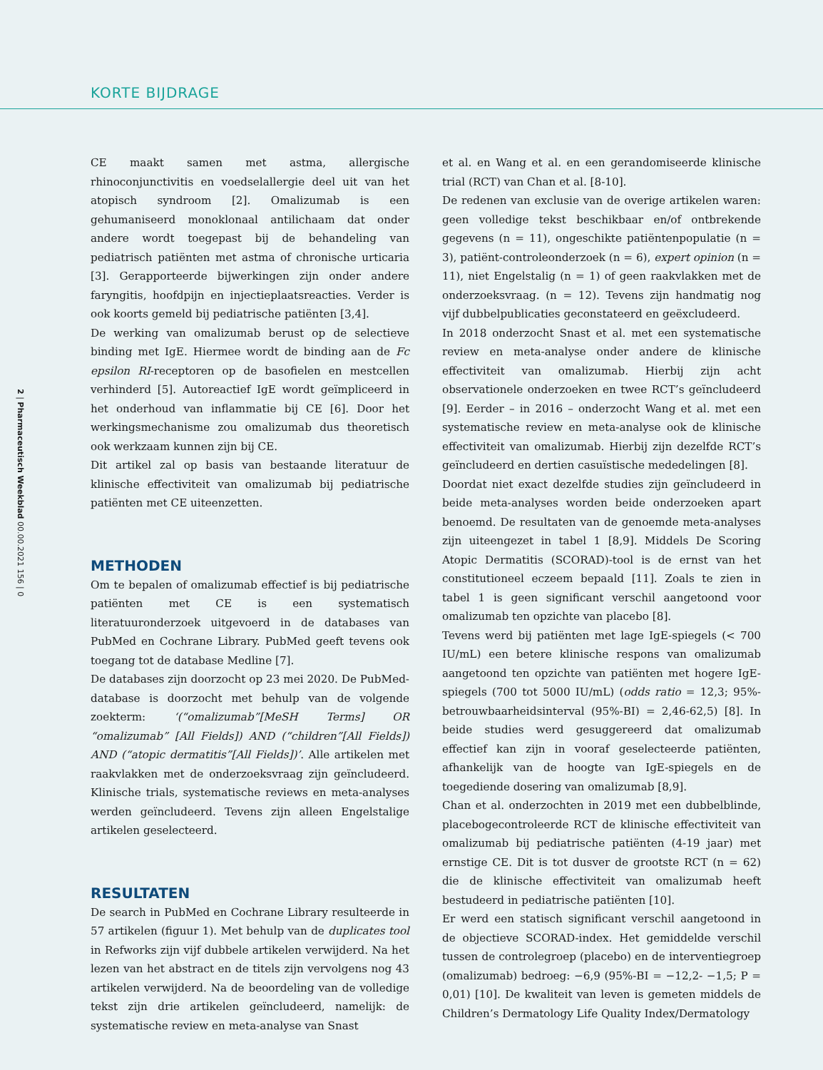KORTE BIJDRAGE
2 | Pharmaceutisch Weekblad 00.00.2021 156 | 0
CE maakt samen met astma, allergische rhinoconjunctivitis en voedselallergie deel uit van het atopisch syndroom [2]. Omalizumab is een gehumaniseerd monoklonaal antilichaam dat onder andere wordt toegepast bij de behandeling van pediatrisch patiënten met astma of chronische urticaria [3]. Gerapporteerde bijwerkingen zijn onder andere faryngitis, hoofdpijn en injectieplaatsreacties. Verder is ook koorts gemeld bij pediatrische patiënten [3,4].
De werking van omalizumab berust op de selectieve binding met IgE. Hiermee wordt de binding aan de Fc epsilon RI-receptoren op de basofielen en mestcellen verhinderd [5]. Autoreactief IgE wordt geïmpliceerd in het onderhoud van inflammatie bij CE [6]. Door het werkingsmechanisme zou omalizumab dus theoretisch ook werkzaam kunnen zijn bij CE.
Dit artikel zal op basis van bestaande literatuur de klinische effectiviteit van omalizumab bij pediatrische patiënten met CE uiteenzetten.
METHODEN
Om te bepalen of omalizumab effectief is bij pediatrische patiënten met CE is een systematisch literatuuronderzoek uitgevoerd in de databases van PubMed en Cochrane Library. PubMed geeft tevens ook toegang tot de database Medline [7].
De databases zijn doorzocht op 23 mei 2020. De PubMed-database is doorzocht met behulp van de volgende zoekterm: ‘(“omalizumab”[MeSH Terms] OR “omalizumab” [All Fields]) AND (“children”[All Fields]) AND (“atopic dermatitis”[All Fields])’. Alle artikelen met raakvlakken met de onderzoeksvraag zijn geïncludeerd. Klinische trials, systematische reviews en meta-analyses werden geïncludeerd. Tevens zijn alleen Engelstalige artikelen geselecteerd.
RESULTATEN
De search in PubMed en Cochrane Library resulteerde in 57 artikelen (figuur 1). Met behulp van de duplicates tool in Refworks zijn vijf dubbele artikelen verwijderd. Na het lezen van het abstract en de titels zijn vervolgens nog 43 artikelen verwijderd. Na de beoordeling van de volledige tekst zijn drie artikelen geïncludeerd, namelijk: de systematische review en meta-analyse van Snast
et al. en Wang et al. en een gerandomiseerde klinische trial (RCT) van Chan et al. [8-10].
De redenen van exclusie van de overige artikelen waren: geen volledige tekst beschikbaar en/of ontbrekende gegevens (n = 11), ongeschikte patiëntenpopulatie (n = 3), patiënt-controleonderzoek (n = 6), expert opinion (n = 11), niet Engelstalig (n = 1) of geen raakvlakken met de onderzoeksvraag. (n = 12). Tevens zijn handmatig nog vijf dubbelpublicaties geconstateerd en geëxcludeerd.
In 2018 onderzocht Snast et al. met een systematische review en meta-analyse onder andere de klinische effectiviteit van omalizumab. Hierbij zijn acht observationele onderzoeken en twee RCT’s geïncludeerd [9]. Eerder – in 2016 – onderzocht Wang et al. met een systematische review en meta-analyse ook de klinische effectiviteit van omalizumab. Hierbij zijn dezelfde RCT’s geïncludeerd en dertien casuïstische mededelingen [8].
Doordat niet exact dezelfde studies zijn geïncludeerd in beide meta-analyses worden beide onderzoeken apart benoemd. De resultaten van de genoemde meta-analyses zijn uiteengezet in tabel 1 [8,9]. Middels De Scoring Atopic Dermatitis (SCORAD)-tool is de ernst van het constitutioneel eczeem bepaald [11]. Zoals te zien in tabel 1 is geen significant verschil aangetoond voor omalizumab ten opzichte van placebo [8].
Tevens werd bij patiënten met lage IgE-spiegels (< 700 IU/mL) een betere klinische respons van omalizumab aangetoond ten opzichte van patiënten met hogere IgE-spiegels (700 tot 5000 IU/mL) (odds ratio = 12,3; 95%-betrouwbaarheidsinterval (95%-BI) = 2,46-62,5) [8]. In beide studies werd gesuggereerd dat omalizumab effectief kan zijn in vooraf geselecteerde patiënten, afhankelijk van de hoogte van IgE-spiegels en de toegediende dosering van omalizumab [8,9].
Chan et al. onderzochten in 2019 met een dubbelblinde, placebogecontroleerde RCT de klinische effectiviteit van omalizumab bij pediatrische patiënten (4-19 jaar) met ernstige CE. Dit is tot dusver de grootste RCT (n = 62) die de klinische effectiviteit van omalizumab heeft bestudeerd in pediatrische patiënten [10].
Er werd een statisch significant verschil aangetoond in de objectieve SCORAD-index. Het gemiddelde verschil tussen de controlegroep (placebo) en de interventiegroep (omalizumab) bedroeg: −6,9 (95%-BI = −12,2- −1,5; P = 0,01) [10]. De kwaliteit van leven is gemeten middels de Children’s Dermatology Life Quality Index/Dermatology